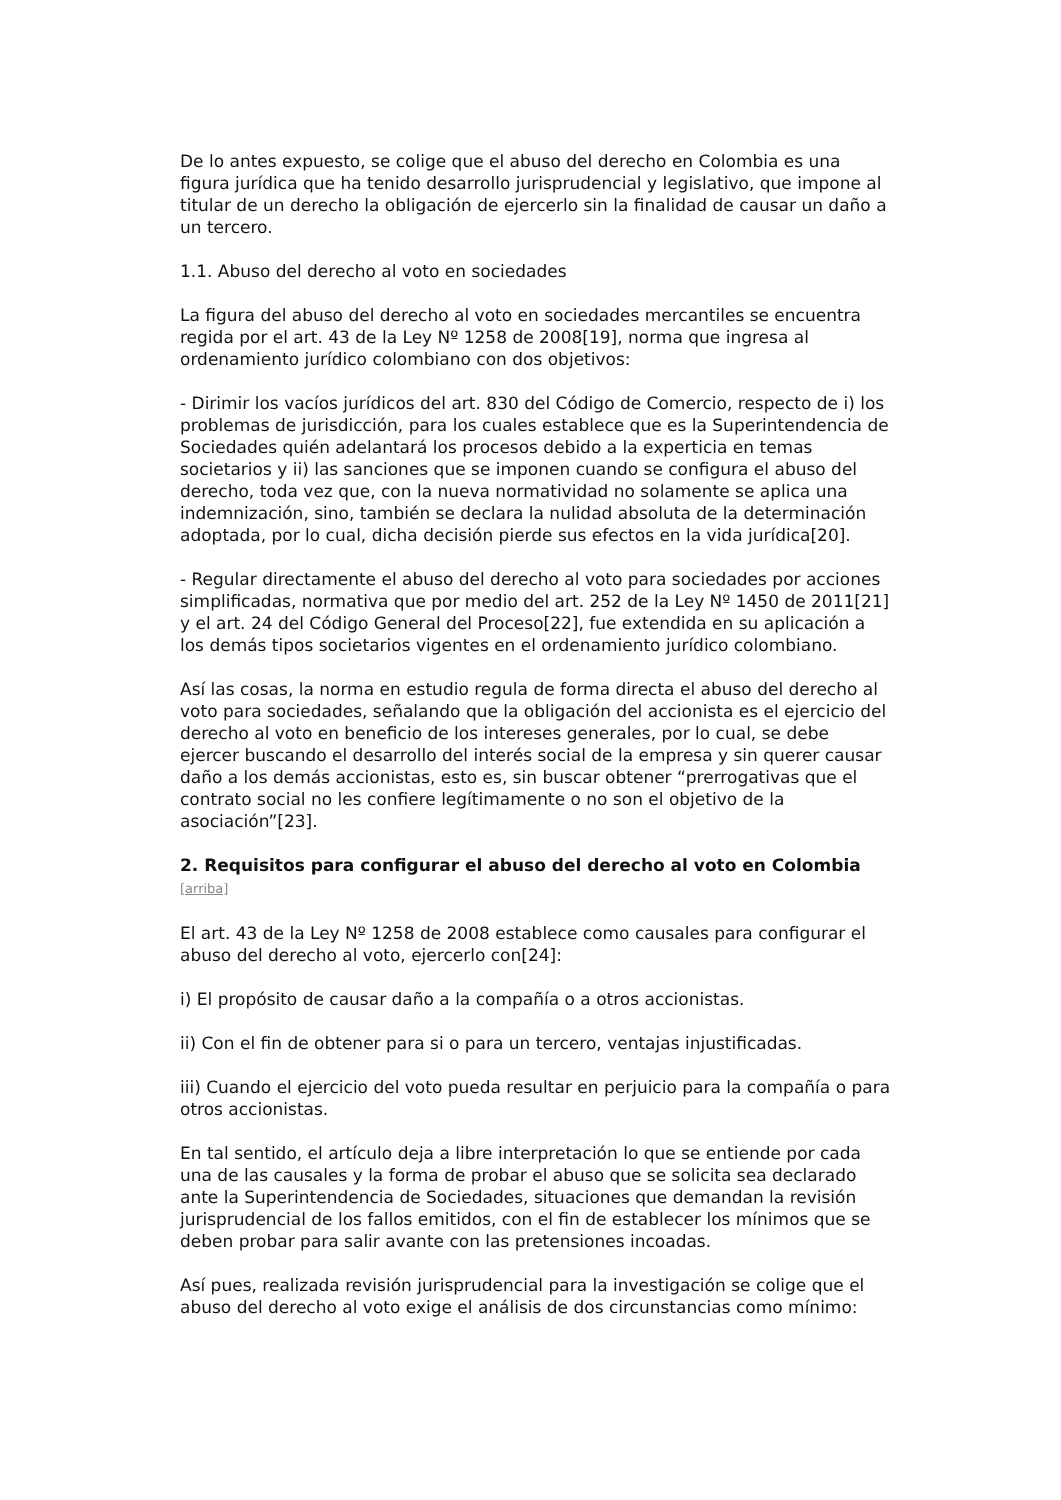De lo antes expuesto, se colige que el abuso del derecho en Colombia es una figura jurídica que ha tenido desarrollo jurisprudencial y legislativo, que impone al titular de un derecho la obligación de ejercerlo sin la finalidad de causar un daño a un tercero.
1.1. Abuso del derecho al voto en sociedades
La figura del abuso del derecho al voto en sociedades mercantiles se encuentra regida por el art. 43 de la Ley Nº 1258 de 2008[19], norma que ingresa al ordenamiento jurídico colombiano con dos objetivos:
- Dirimir los vacíos jurídicos del art. 830 del Código de Comercio, respecto de i) los problemas de jurisdicción, para los cuales establece que es la Superintendencia de Sociedades quién adelantará los procesos debido a la experticia en temas societarios y ii) las sanciones que se imponen cuando se configura el abuso del derecho, toda vez que, con la nueva normatividad no solamente se aplica una indemnización, sino, también se declara la nulidad absoluta de la determinación adoptada, por lo cual, dicha decisión pierde sus efectos en la vida jurídica[20].
- Regular directamente el abuso del derecho al voto para sociedades por acciones simplificadas, normativa que por medio del art. 252 de la Ley Nº 1450 de 2011[21] y el art. 24 del Código General del Proceso[22], fue extendida en su aplicación a los demás tipos societarios vigentes en el ordenamiento jurídico colombiano.
Así las cosas, la norma en estudio regula de forma directa el abuso del derecho al voto para sociedades, señalando que la obligación del accionista es el ejercicio del derecho al voto en beneficio de los intereses generales, por lo cual, se debe ejercer buscando el desarrollo del interés social de la empresa y sin querer causar daño a los demás accionistas, esto es, sin buscar obtener “prerrogativas que el contrato social no les confiere legítimamente o no son el objetivo de la asociación”[23].
2. Requisitos para configurar el abuso del derecho al voto en Colombia [arriba]
El art. 43 de la Ley Nº 1258 de 2008 establece como causales para configurar el abuso del derecho al voto, ejercerlo con[24]:
i) El propósito de causar daño a la compañía o a otros accionistas.
ii) Con el fin de obtener para si o para un tercero, ventajas injustificadas.
iii) Cuando el ejercicio del voto pueda resultar en perjuicio para la compañía o para otros accionistas.
En tal sentido, el artículo deja a libre interpretación lo que se entiende por cada una de las causales y la forma de probar el abuso que se solicita sea declarado ante la Superintendencia de Sociedades, situaciones que demandan la revisión jurisprudencial de los fallos emitidos, con el fin de establecer los mínimos que se deben probar para salir avante con las pretensiones incoadas.
Así pues, realizada revisión jurisprudencial para la investigación se colige que el abuso del derecho al voto exige el análisis de dos circunstancias como mínimo: